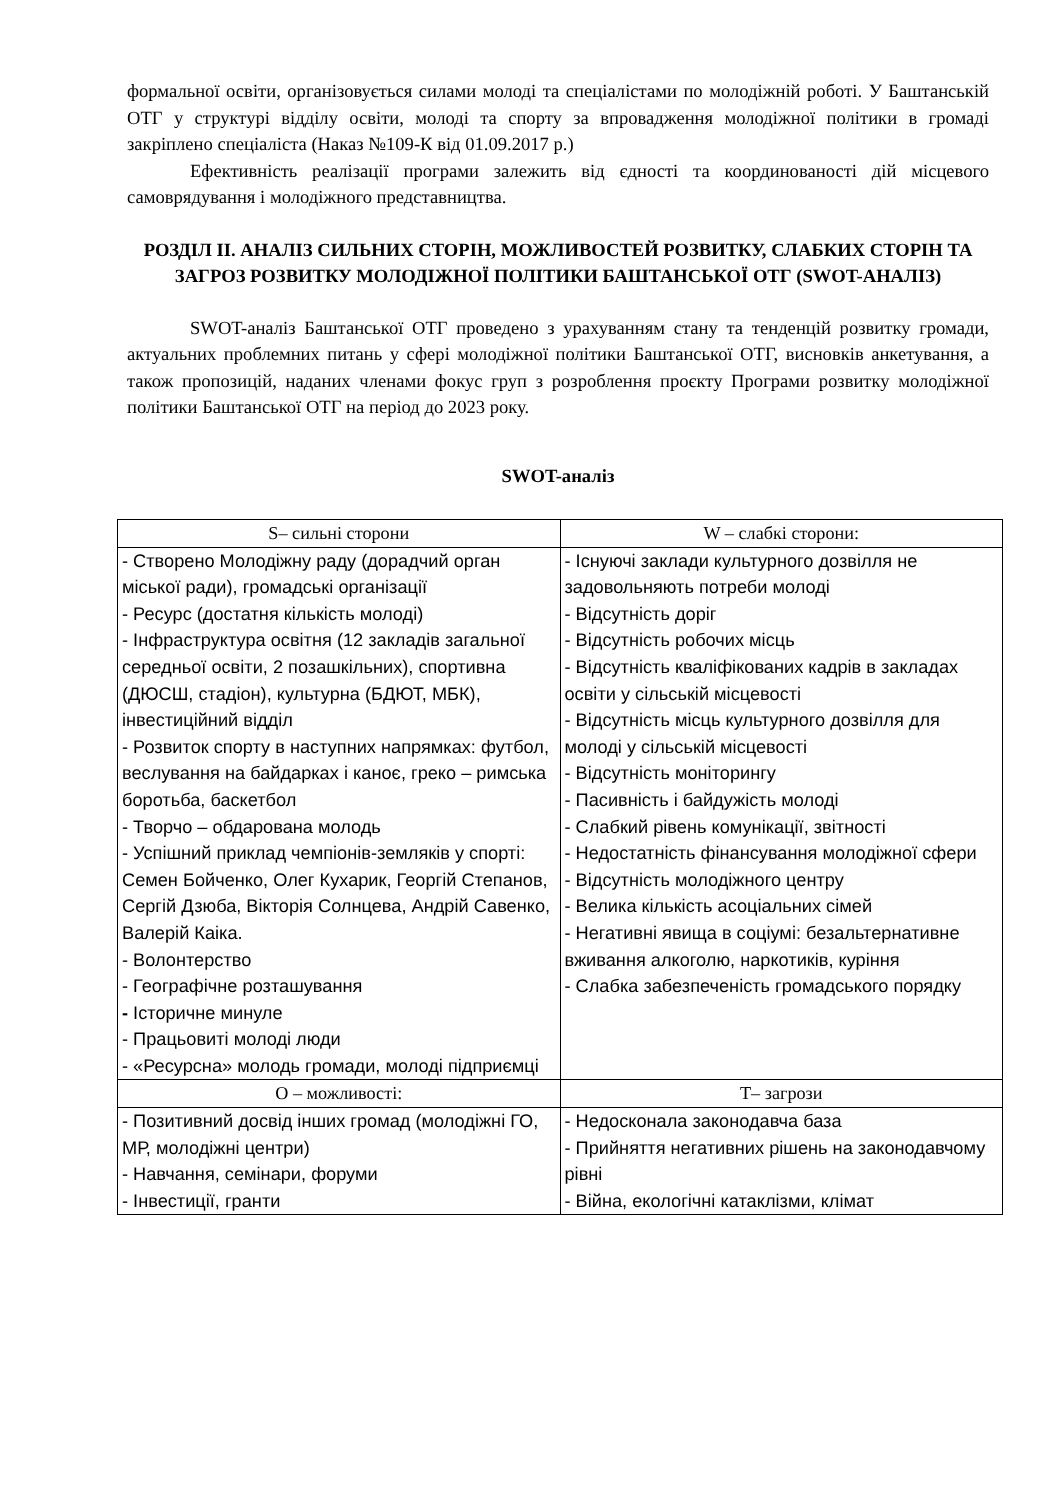формальної освіти, організовується силами молоді та спеціалістами по молодіжній роботі. У Баштанській ОТГ у структурі відділу освіти, молоді та спорту за впровадження молодіжної політики в громаді закріплено спеціаліста (Наказ №109-К від 01.09.2017 р.)
Ефективність реалізації програми залежить від єдності та координованості дій місцевого самоврядування і молодіжного представництва.
РОЗДІЛ II. АНАЛІЗ СИЛЬНИХ СТОРІН, МОЖЛИВОСТЕЙ РОЗВИТКУ, СЛАБКИХ СТОРІН ТА ЗАГРОЗ РОЗВИТКУ МОЛОДІЖНОЇ ПОЛІТИКИ БАШТАНСЬКОЇ ОТГ (SWOT-АНАЛІЗ)
SWOT-аналіз Баштанської ОТГ проведено з урахуванням стану та тенденцій розвитку громади, актуальних проблемних питань у сфері молодіжної політики Баштанської ОТГ, висновків анкетування, а також пропозицій, наданих членами фокус груп з розроблення проєкту Програми розвитку молодіжної політики Баштанської ОТГ на період до 2023 року.
SWOT-аналіз
| S– сильні сторони | W – слабкі сторони: |
| - Створено Молодіжну раду (дорадчий орган міської ради), громадські організації - Ресурс (достатня кількість молоді) - Інфраструктура освітня (12 закладів загальної середньої освіти, 2 позашкільних), спортивна (ДЮСШ, стадіон), культурна (БДЮТ, МБК), інвестиційний відділ - Розвиток спорту в наступних напрямках: футбол, веслування на байдарках і каноє, греко – римська боротьба, баскетбол - Творчо – обдарована молодь - Успішний приклад чемпіонів-земляків у спорті: Семен Бойченко, Олег Кухарик, Георгій Степанов, Сергій Дзюба, Вікторія Солнцева, Андрій Савенко, Валерій Каіка. - Волонтерство - Географічне розташування - Історичне минуле - Працьовиті молоді люди - «Ресурсна» молодь громади, молоді підприємці | - Існуючі заклади культурного дозвілля не задовольняють потреби молоді - Відсутність доріг - Відсутність робочих місць - Відсутність кваліфікованих кадрів в закладах освіти у сільській місцевості - Відсутність місць культурного дозвілля для молоді у сільській місцевості - Відсутність моніторингу - Пасивність і байдужість молоді - Слабкий рівень комунікації, звітності - Недостатність фінансування молодіжної сфери - Відсутність молодіжного центру - Велика кількість асоціальних сімей - Негативні явища в соціумі: безальтернативне вживання алкоголю, наркотиків, куріння - Слабка забезпеченість громадського порядку |
| О – можливості: | Т– загрози |
| - Позитивний досвід інших громад (молодіжні ГО, МР, молодіжні центри) - Навчання, семінари, форуми - Інвестиції, гранти | - Недосконала законодавча база - Прийняття негативних рішень на законодавчому рівні - Війна, екологічні катаклізми, клімат |